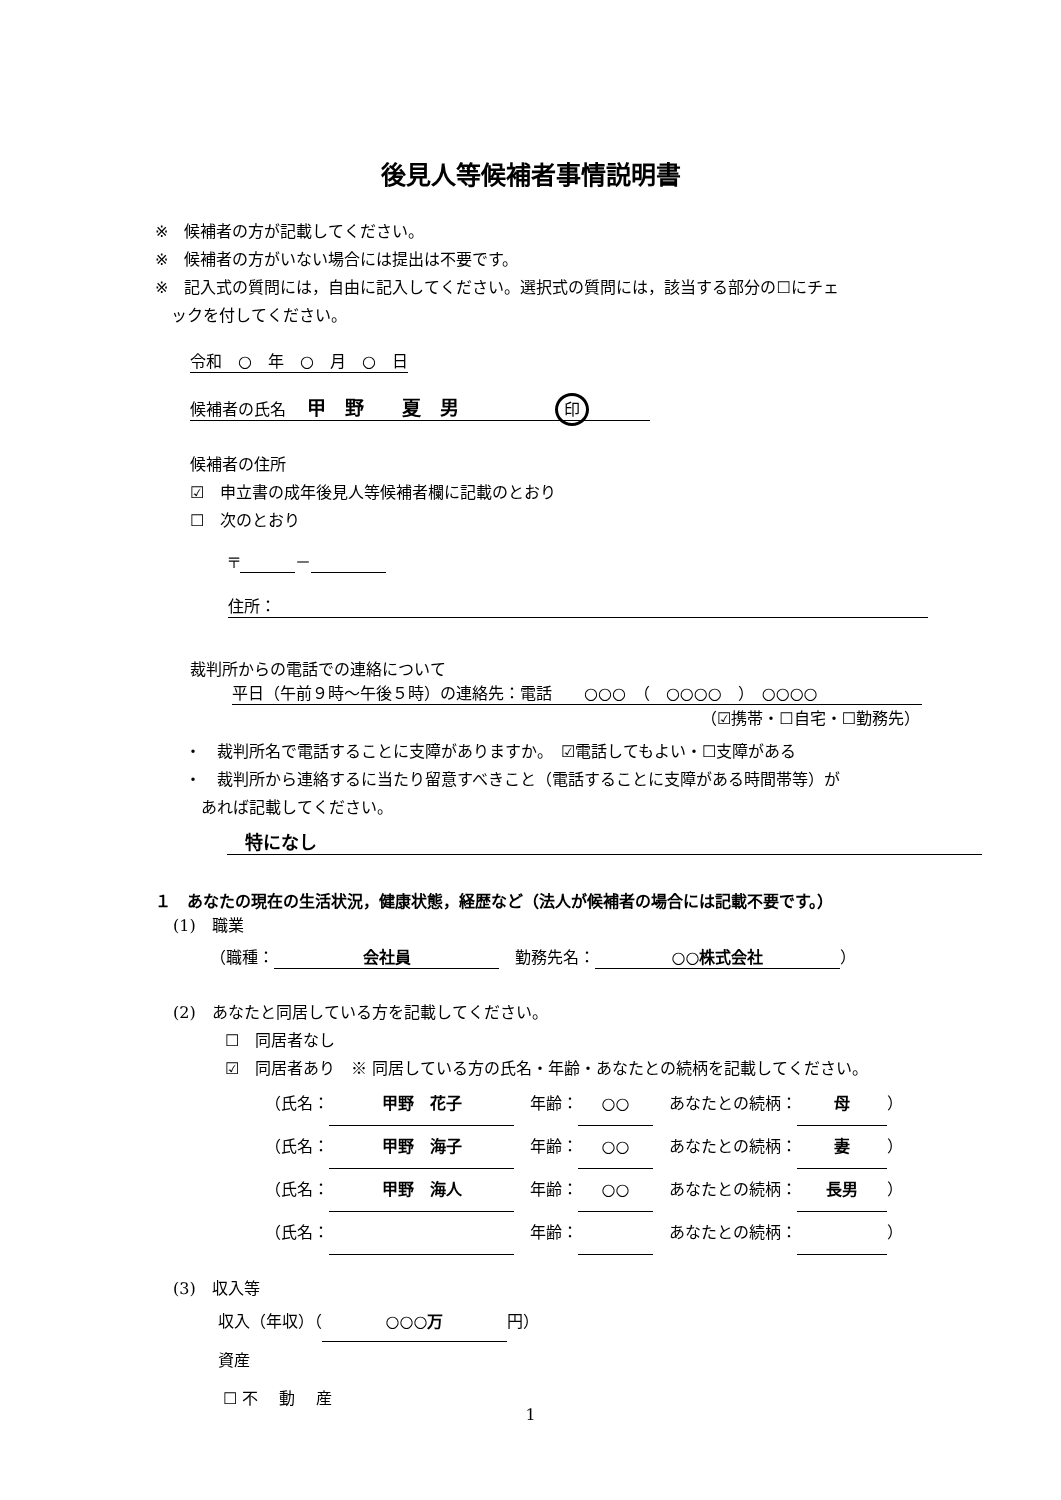後見人等候補者事情説明書
※　候補者の方が記載してください。
※　候補者の方がいない場合には提出は不要です。
※　記入式の質問には，自由に記入してください。選択式の質問には，該当する部分の☐にチェ
　ックを付してください。
令和　○　年　○　月　○　日
候補者の氏名　 甲　野　　夏　男　　　　　　印
候補者の住所
☑　申立書の成年後見人等候補者欄に記載のとおり
☐　次のとおり
〒 －
住所：
裁判所からの電話での連絡について
平日（午前９時～午後５時）の連絡先：電話　　○○○　（　○○○○　）　○○○○
（☑携帯・☐自宅・☐勤務先）
・　裁判所名で電話することに支障がありますか。　☑電話してもよい・☐支障がある
・　裁判所から連絡するに当たり留意すべきこと（電話することに支障がある時間帯等）が
　あれば記載してください。
　特になし
１　あなたの現在の生活状況，健康状態，経歴など（法人が候補者の場合には記載不要です。）
(1)　職業
（職種： 会社員　勤務先名： ○○株式会社 ）
(2)　あなたと同居している方を記載してください。
☐　同居者なし
☑　同居者あり　※ 同居している方の氏名・年齢・あなたとの続柄を記載してください。
（氏名： 甲野　花子　年齢： ○○　あなたとの続柄： 母 ）
（氏名： 甲野　海子　年齢： ○○　あなたとの続柄： 妻 ）
（氏名： 甲野　海人　年齢： ○○　あなたとの続柄： 長男 ）
（氏名： 　年齢： 　あなたとの続柄： ）
(3)　収入等
収入（年収）（ ○○○万 円）
資産
☐ 不　 動　 産
1